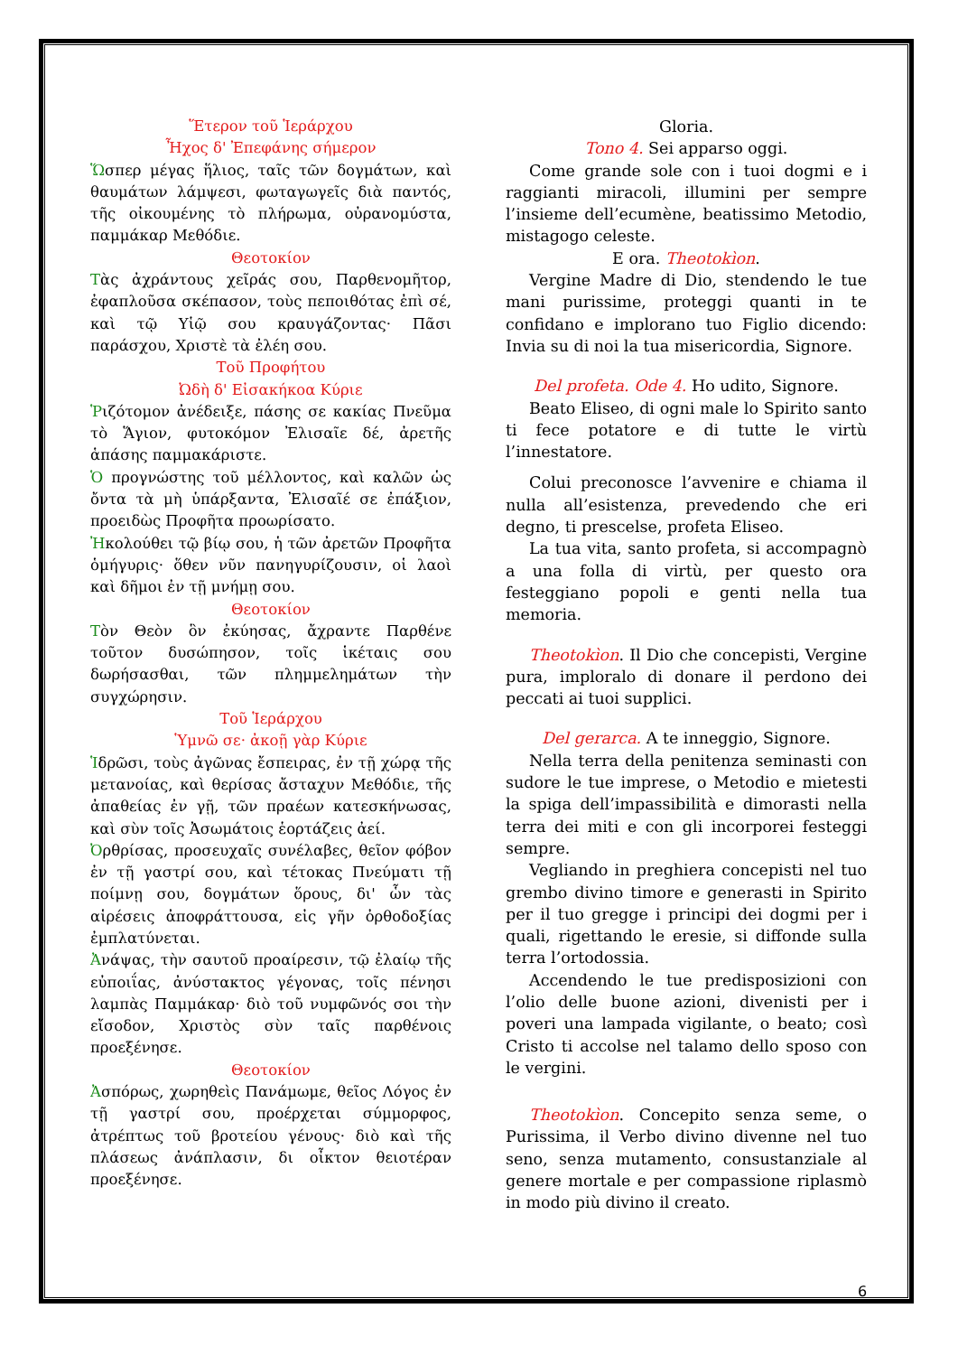Ἕτερον τοῦ Ἱεράρχου
Ἦχος δ' Ἐπεφάνης σήμερον
Ὥσπερ μέγας ἥλιος, ταῖς τῶν δογμάτων, καὶ θαυμάτων λάμψεσι, φωταγωγεῖς διὰ παντός, τῆς οἰκουμένης τὸ πλήρωμα, οὐρανομύστα, παμμάκαρ Μεθόδιε.
Θεοτοκίον
Τὰς ἀχράντους χεῖράς σου, Παρθενομῆτορ, ἐφαπλοῦσα σκέπασον, τοὺς πεποιθότας ἐπὶ σέ, καὶ τῷ Υἱῷ σου κραυγάζοντας· Πᾶσι παράσχου, Χριστὲ τὰ ἐλέη σου.
Τοῦ Προφήτου
Ὠδὴ δ' Εἰσακήκοα Κύριε
Ῥιζότομον ἀνέδειξε, πάσης σε κακίας Πνεῦμα τὸ Ἅγιον, φυτοκόμον Ἐλισαῖε δέ, ἀρετῆς ἁπάσης παμμακάριστε.
Ὁ προγνώστης τοῦ μέλλοντος, καὶ καλῶν ὡς ὄντα τὰ μὴ ὑπάρξαντα, Ἐλισαῖέ σε ἐπάξιον, προειδὼς Προφῆτα προωρίσατο.
Ἠκολούθει τῷ βίῳ σου, ἡ τῶν ἀρετῶν Προφῆτα ὁμήγυρις· ὅθεν νῦν πανηγυρίζουσιν, οἱ λαοὶ καὶ δῆμοι ἐν τῇ μνήμῃ σου.
Θεοτοκίον
Τὸν Θεὸν ὃν ἐκύησας, ἄχραντε Παρθένε τοῦτον δυσώπησον, τοῖς ἱκέταις σου δωρήσασθαι, τῶν πλημμελημάτων τὴν συγχώρησιν.
Τοῦ Ἱεράρχου
Ὑμνῶ σε· ἀκοῇ γὰρ Κύριε
Ἱδρῶσι, τοὺς ἀγῶνας ἔσπειρας, ἐν τῇ χώρᾳ τῆς μετανοίας, καὶ θερίσας ἄσταχυν Μεθόδιε, τῆς ἀπαθείας ἐν γῇ, τῶν πραέων κατεσκήνωσας, καὶ σὺν τοῖς Ἀσωμάτοις ἑορτάζεις ἀεί.
Ὀρθρίσας, προσευχαῖς συνέλαβες, θεῖον φόβον ἐν τῇ γαστρί σου, καὶ τέτοκας Πνεύματι τῇ ποίμνῃ σου, δογμάτων ὅρους, δι' ὧν τὰς αἱρέσεις ἀποφράττουσα, εἰς γῆν ὀρθοδοξίας ἐμπλατύνεται.
Ἀνάψας, τὴν σαυτοῦ προαίρεσιν, τῷ ἐλαίῳ τῆς εὐποιΐας, ἀνύστακτος γέγονας, τοῖς πένησι λαμπὰς Παμμάκαρ· διὸ τοῦ νυμφῶνός σοι τὴν εἴσοδον, Χριστὸς σὺν ταῖς παρθένοις προεξένησε.
Θεοτοκίον
Ἀσπόρως, χωρηθεὶς Πανάμωμε, θεῖος Λόγος ἐν τῇ γαστρί σου, προέρχεται σύμμορφος, ἀτρέπτως τοῦ βροτείου γένους· διὸ καὶ τῆς πλάσεως ἀνάπλασιν, δι οἶκτον θειοτέραν προεξένησε.
Gloria.
Tono 4. Sei apparso oggi.
Come grande sole con i tuoi dogmi e i raggianti miracoli, illumini per sempre l’insieme dell’ecumène, beatissimo Metodio, mistagogo celeste.
E ora. Theotokìon.
Vergine Madre di Dio, stendendo le tue mani purissime, proteggi quanti in te confidano e implorano tuo Figlio dicendo: Invia su di noi la tua misericordia, Signore.
Del profeta. Ode 4. Ho udito, Signore.
Beato Eliseo, di ogni male lo Spirito santo ti fece potatore e di tutte le virtù l’innestatore.
Colui preconosce l’avvenire e chiama il nulla all’esistenza, prevedendo che eri degno, ti prescelse, profeta Eliseo.
La tua vita, santo profeta, si accompagnò a una folla di virtù, per questo ora festeggiano popoli e genti nella tua memoria.
Theotokìon. Il Dio che concepisti, Vergine pura, imploralo di donare il perdono dei peccati ai tuoi supplici.
Del gerarca. A te inneggio, Signore.
Nella terra della penitenza seminasti con sudore le tue imprese, o Metodio e mietesti la spiga dell’impassibilità e dimorasti nella terra dei miti e con gli incorporei festeggi sempre.
Vegliando in preghiera concepisti nel tuo grembo divino timore e generasti in Spirito per il tuo gregge i principi dei dogmi per i quali, rigettando le eresie, si diffonde sulla terra l’ortodossia.
Accendendo le tue predisposizioni con l’olio delle buone azioni, divenisti per i poveri una lampada vigilante, o beato; così Cristo ti accolse nel talamo dello sposo con le vergini.
Theotokìon. Concepito senza seme, o Purissima, il Verbo divino divenne nel tuo seno, senza mutamento, consustanziale al genere mortale e per compassione riplasmò in modo più divino il creato.
6